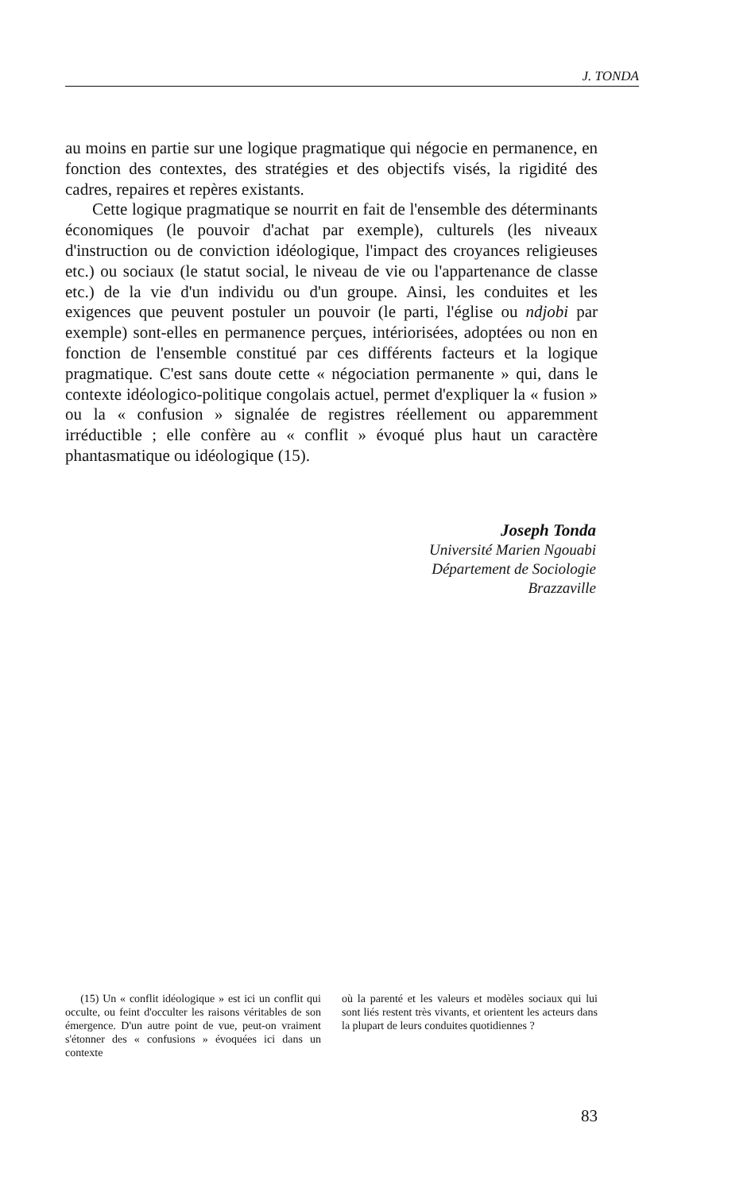J. TONDA
au moins en partie sur une logique pragmatique qui négocie en permanence, en fonction des contextes, des stratégies et des objectifs visés, la rigidité des cadres, repaires et repères existants.
Cette logique pragmatique se nourrit en fait de l'ensemble des déterminants économiques (le pouvoir d'achat par exemple), culturels (les niveaux d'instruction ou de conviction idéologique, l'impact des croyances religieuses etc.) ou sociaux (le statut social, le niveau de vie ou l'appartenance de classe etc.) de la vie d'un individu ou d'un groupe. Ainsi, les conduites et les exigences que peuvent postuler un pouvoir (le parti, l'église ou ndjobi par exemple) sont-elles en permanence perçues, intériorisées, adoptées ou non en fonction de l'ensemble constitué par ces différents facteurs et la logique pragmatique. C'est sans doute cette « négociation permanente » qui, dans le contexte idéologico-politique congolais actuel, permet d'expliquer la « fusion » ou la « confusion » signalée de registres réellement ou apparemment irréductible ; elle confère au « conflit » évoqué plus haut un caractère phantasmatique ou idéologique (15).
Joseph Tonda
Université Marien Ngouabi
Département de Sociologie
Brazzaville
(15) Un « conflit idéologique » est ici un conflit qui occulte, ou feint d'occulter les raisons véritables de son émergence. D'un autre point de vue, peut-on vraiment s'étonner des « confusions » évoquées ici dans un contexte
où la parenté et les valeurs et modèles sociaux qui lui sont liés restent très vivants, et orientent les acteurs dans la plupart de leurs conduites quotidiennes ?
83